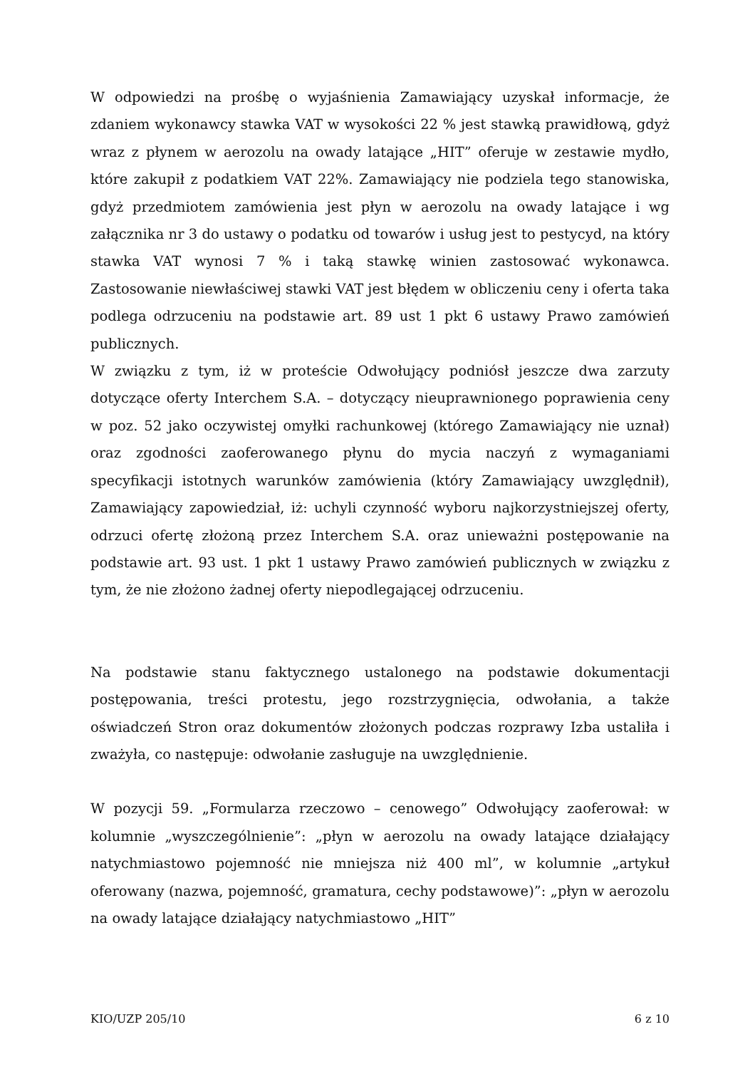W odpowiedzi na prośbę o wyjaśnienia Zamawiający uzyskał informacje, że zdaniem wykonawcy stawka VAT w wysokości 22 % jest stawką prawidłową, gdyż wraz z płynem w aerozolu na owady latające „HIT” oferuje w zestawie mydło, które zakupił z podatkiem VAT 22%. Zamawiający nie podziela tego stanowiska, gdyż przedmiotem zamówienia jest płyn w aerozolu na owady latające i wg załącznika nr 3 do ustawy o podatku od towarów i usług jest to pestycyd, na który stawka VAT wynosi 7 % i taką stawkę winien zastosować wykonawca. Zastosowanie niewłaściwej stawki VAT jest błędem w obliczeniu ceny i oferta taka podlega odrzuceniu na podstawie art. 89 ust 1 pkt 6 ustawy Prawo zamówień publicznych.
W związku z tym, iż w proteście Odwołujący podniósł jeszcze dwa zarzuty dotyczące oferty Interchem S.A. – dotyczący nieuprawnionego poprawienia ceny w poz. 52 jako oczywistej omyłki rachunkowej (którego Zamawiający nie uznał) oraz zgodności zaoferowanego płynu do mycia naczyń z wymaganiami specyfikacji istotnych warunków zamówienia (który Zamawiający uwzględnił), Zamawiający zapowiedział, iż: uchyli czynność wyboru najkorzystniejszej oferty, odrzuci ofertę złożoną przez Interchem S.A. oraz unieważni postępowanie na podstawie art. 93 ust. 1 pkt 1 ustawy Prawo zamówień publicznych w związku z tym, że nie złożono żadnej oferty niepodlegającej odrzuceniu.
Na podstawie stanu faktycznego ustalonego na podstawie dokumentacji postępowania, treści protestu, jego rozstrzygnięcia, odwołania, a także oświadczeń Stron oraz dokumentów złożonych podczas rozprawy Izba ustaliła i zważyła, co następuje: odwołanie zasługuje na uwzględnienie.
W pozycji 59. „Formularza rzeczowo – cenowego” Odwołujący zaoferował: w kolumnie „wyszczególnienie”: „płyn w aerozolu na owady latające działający natychmiastowo pojemność nie mniejsza niż 400 ml”, w kolumnie „artykuł oferowany (nazwa, pojemność, gramatura, cechy podstawowe)”: „płyn w aerozolu na owady latające działający natychmiastowo „HIT”
KIO/UZP 205/10 6 z 10